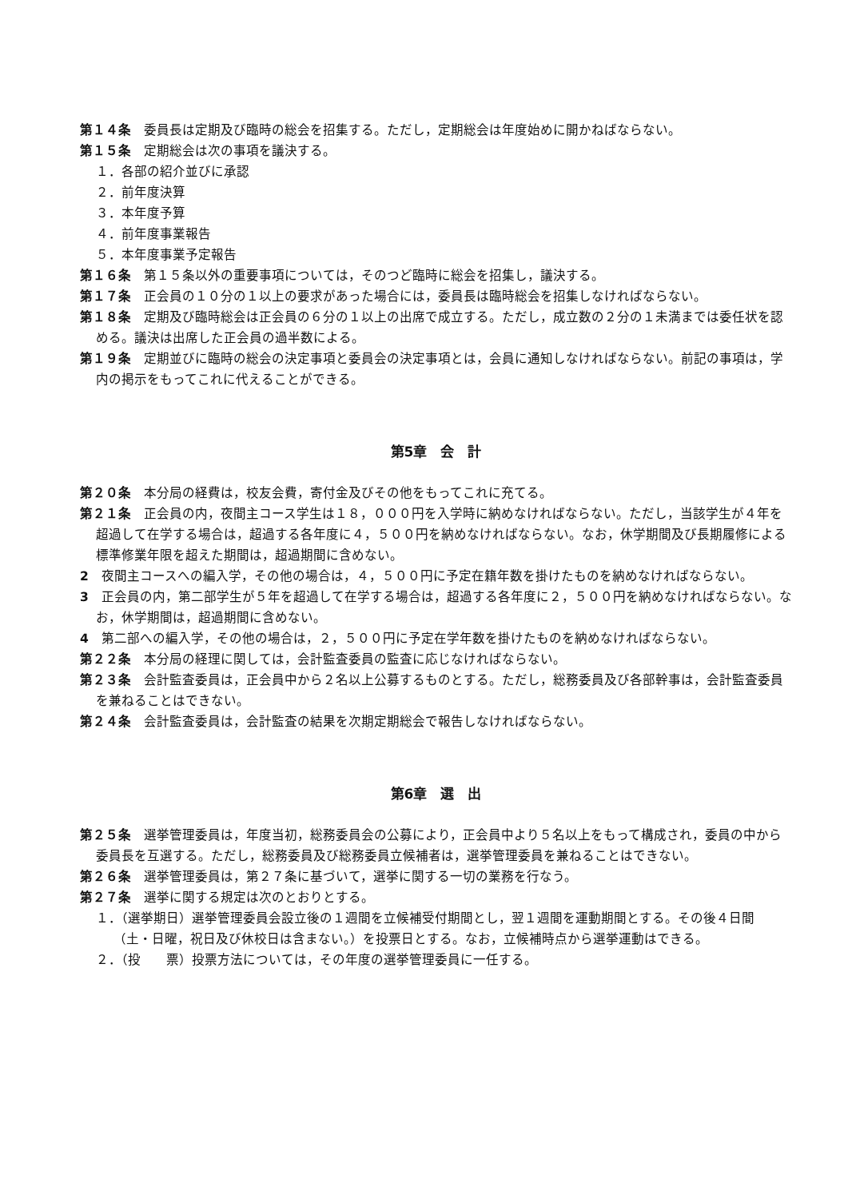第１４条　委員長は定期及び臨時の総会を招集する。ただし，定期総会は年度始めに開かねばならない。
第１５条　定期総会は次の事項を議決する。
１．各部の紹介並びに承認
２．前年度決算
３．本年度予算
４．前年度事業報告
５．本年度事業予定報告
第１６条　第１５条以外の重要事項については，そのつど臨時に総会を招集し，議決する。
第１７条　正会員の１０分の１以上の要求があった場合には，委員長は臨時総会を招集しなければならない。
第１８条　定期及び臨時総会は正会員の６分の１以上の出席で成立する。ただし，成立数の２分の１未満までは委任状を認める。議決は出席した正会員の過半数による。
第１９条　定期並びに臨時の総会の決定事項と委員会の決定事項とは，会員に通知しなければならない。前記の事項は，学内の掲示をもってこれに代えることができる。
第5章　会　計
第２０条　本分局の経費は，校友会費，寄付金及びその他をもってこれに充てる。
第２１条　正会員の内，夜間主コース学生は１８，０００円を入学時に納めなければならない。ただし，当該学生が４年を超過して在学する場合は，超過する各年度に４，５００円を納めなければならない。なお，休学期間及び長期履修による標準修業年限を超えた期間は，超過期間に含めない。
2　夜間主コースへの編入学，その他の場合は，４，５００円に予定在籍年数を掛けたものを納めなければならない。
3　正会員の内，第二部学生が５年を超過して在学する場合は，超過する各年度に２，５００円を納めなければならない。なお，休学期間は，超過期間に含めない。
4　第二部への編入学，その他の場合は，２，５００円に予定在学年数を掛けたものを納めなければならない。
第２２条　本分局の経理に関しては，会計監査委員の監査に応じなければならない。
第２３条　会計監査委員は，正会員中から２名以上公募するものとする。ただし，総務委員及び各部幹事は，会計監査委員を兼ねることはできない。
第２４条　会計監査委員は，会計監査の結果を次期定期総会で報告しなければならない。
第6章　選　出
第２５条　選挙管理委員は，年度当初，総務委員会の公募により，正会員中より５名以上をもって構成され，委員の中から委員長を互選する。ただし，総務委員及び総務委員立候補者は，選挙管理委員を兼ねることはできない。
第２６条　選挙管理委員は，第２７条に基づいて，選挙に関する一切の業務を行なう。
第２７条　選挙に関する規定は次のとおりとする。
１．（選挙期日）選挙管理委員会設立後の１週間を立候補受付期間とし，翌１週間を運動期間とする。その後４日間（土・日曜，祝日及び休校日は含まない。）を投票日とする。なお，立候補時点から選挙運動はできる。
２．（投　　票）投票方法については，その年度の選挙管理委員に一任する。